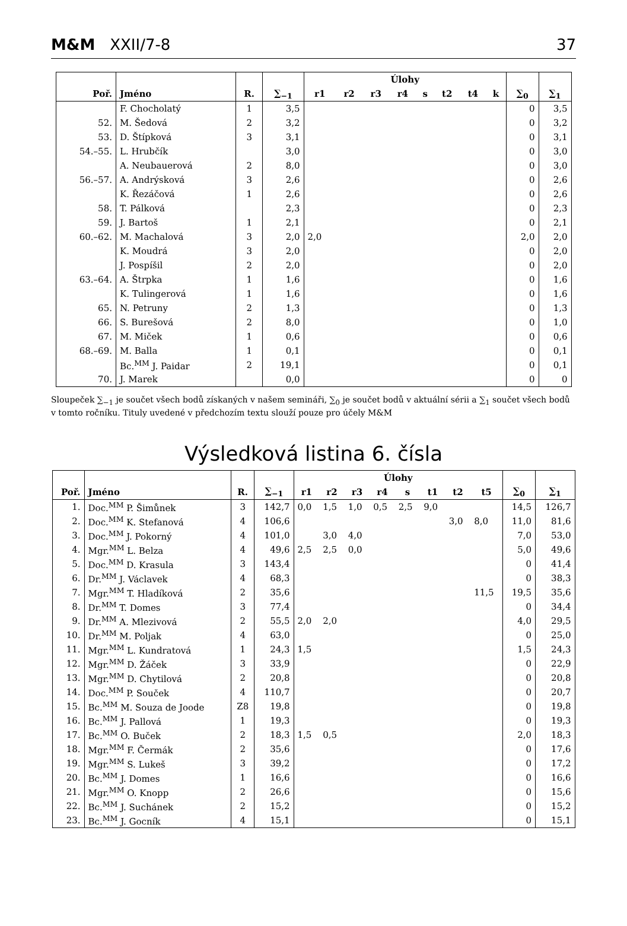M&M XXII/7-8 37
| | | | | Úlohy | | | | | | | | | |
| --- | --- | --- | --- | --- | --- | --- | --- | --- | --- | --- | --- | --- | --- |
| Poř. | Jméno | R. | ∑<sub>−1</sub> | r1 | r2 | r3 | r4 | s | t2 | t4 | k | ∑<sub>0</sub> | ∑<sub>1</sub> |
| | F. Chocholatý | 1 | 3,5 | | | | | | | | | 0 | 3,5 |
| 52. | M. Šedová | 2 | 3,2 | | | | | | | | | 0 | 3,2 |
| 53. | D. Štípková | 3 | 3,1 | | | | | | | | | 0 | 3,1 |
| 54.–55. | L. Hrubčík | | 3,0 | | | | | | | | | 0 | 3,0 |
| | A. Neubauerová | 2 | 8,0 | | | | | | | | | 0 | 3,0 |
| 56.–57. | A. Andrýsková | 3 | 2,6 | | | | | | | | | 0 | 2,6 |
| | K. Řezáčová | 1 | 2,6 | | | | | | | | | 0 | 2,6 |
| 58. | T. Pálková | | 2,3 | | | | | | | | | 0 | 2,3 |
| 59. | J. Bartoš | 1 | 2,1 | | | | | | | | | 0 | 2,1 |
| 60.–62. | M. Machalová | 3 | 2,0 | 2,0 | | | | | | | | 2,0 | 2,0 |
| | K. Moudrá | 3 | 2,0 | | | | | | | | | 0 | 2,0 |
| | J. Pospíšil | 2 | 2,0 | | | | | | | | | 0 | 2,0 |
| 63.–64. | A. Štrpka | 1 | 1,6 | | | | | | | | | 0 | 1,6 |
| | K. Tulingerová | 1 | 1,6 | | | | | | | | | 0 | 1,6 |
| 65. | N. Petruny | 2 | 1,3 | | | | | | | | | 0 | 1,3 |
| 66. | S. Burešová | 2 | 8,0 | | | | | | | | | 0 | 1,0 |
| 67. | M. Miček | 1 | 0,6 | | | | | | | | | 0 | 0,6 |
| 68.–69. | M. Balla | 1 | 0,1 | | | | | | | | | 0 | 0,1 |
| | Bc.<sup>MM</sup> J. Paidar | 2 | 19,1 | | | | | | | | | 0 | 0,1 |
| 70. | J. Marek | | 0,0 | | | | | | | | | 0 | 0 |
Sloupeček ∑<sub>−1</sub> je součet všech bodů získaných v našem semináři, ∑<sub>0</sub> je součet bodů v aktuální sérii a ∑<sub>1</sub> součet všech bodů v tomto ročníku. Tituly uvedené v předchozím textu slouží pouze pro účely M&M
Výsledková listina 6. čísla
| | | | | Úlohy | | | | | | | | | |
| --- | --- | --- | --- | --- | --- | --- | --- | --- | --- | --- | --- | --- | --- |
| Poř. | Jméno | R. | ∑<sub>−1</sub> | r1 | r2 | r3 | r4 | s | t1 | t2 | t5 | ∑<sub>0</sub> | ∑<sub>1</sub> |
| 1. | Doc.<sup>MM</sup> P. Šimůnek | 3 | 142,7 | 0,0 | 1,5 | 1,0 | 0,5 | 2,5 | 9,0 | | | 14,5 | 126,7 |
| 2. | Doc.<sup>MM</sup> K. Stefanová | 4 | 106,6 | | | | | | | 3,0 | 8,0 | 11,0 | 81,6 |
| 3. | Doc.<sup>MM</sup> J. Pokorný | 4 | 101,0 | | 3,0 | 4,0 | | | | | | 7,0 | 53,0 |
| 4. | Mgr.<sup>MM</sup> L. Belza | 4 | 49,6 | 2,5 | 2,5 | 0,0 | | | | | | 5,0 | 49,6 |
| 5. | Doc.<sup>MM</sup> D. Krasula | 3 | 143,4 | | | | | | | | | 0 | 41,4 |
| 6. | Dr.<sup>MM</sup> J. Václavek | 4 | 68,3 | | | | | | | | | 0 | 38,3 |
| 7. | Mgr.<sup>MM</sup> T. Hladíková | 2 | 35,6 | | | | | | | | 11,5 | 19,5 | 35,6 |
| 8. | Dr.<sup>MM</sup> T. Domes | 3 | 77,4 | | | | | | | | | 0 | 34,4 |
| 9. | Dr.<sup>MM</sup> A. Mlezivová | 2 | 55,5 | 2,0 | 2,0 | | | | | | | 4,0 | 29,5 |
| 10. | Dr.<sup>MM</sup> M. Poljak | 4 | 63,0 | | | | | | | | | 0 | 25,0 |
| 11. | Mgr.<sup>MM</sup> L. Kundratová | 1 | 24,3 | 1,5 | | | | | | | | 1,5 | 24,3 |
| 12. | Mgr.<sup>MM</sup> D. Žáček | 3 | 33,9 | | | | | | | | | 0 | 22,9 |
| 13. | Mgr.<sup>MM</sup> D. Chytilová | 2 | 20,8 | | | | | | | | | 0 | 20,8 |
| 14. | Doc.<sup>MM</sup> P. Souček | 4 | 110,7 | | | | | | | | | 0 | 20,7 |
| 15. | Bc.<sup>MM</sup> M. Souza de Joode | Z8 | 19,8 | | | | | | | | | 0 | 19,8 |
| 16. | Bc.<sup>MM</sup> J. Pallová | 1 | 19,3 | | | | | | | | | 0 | 19,3 |
| 17. | Bc.<sup>MM</sup> O. Buček | 2 | 18,3 | 1,5 | 0,5 | | | | | | | 2,0 | 18,3 |
| 18. | Mgr.<sup>MM</sup> F. Čermák | 2 | 35,6 | | | | | | | | | 0 | 17,6 |
| 19. | Mgr.<sup>MM</sup> S. Lukeš | 3 | 39,2 | | | | | | | | | 0 | 17,2 |
| 20. | Bc.<sup>MM</sup> J. Domes | 1 | 16,6 | | | | | | | | | 0 | 16,6 |
| 21. | Mgr.<sup>MM</sup> O. Knopp | 2 | 26,6 | | | | | | | | | 0 | 15,6 |
| 22. | Bc.<sup>MM</sup> J. Suchánek | 2 | 15,2 | | | | | | | | | 0 | 15,2 |
| 23. | Bc.<sup>MM</sup> J. Gocník | 4 | 15,1 | | | | | | | | | 0 | 15,1 |